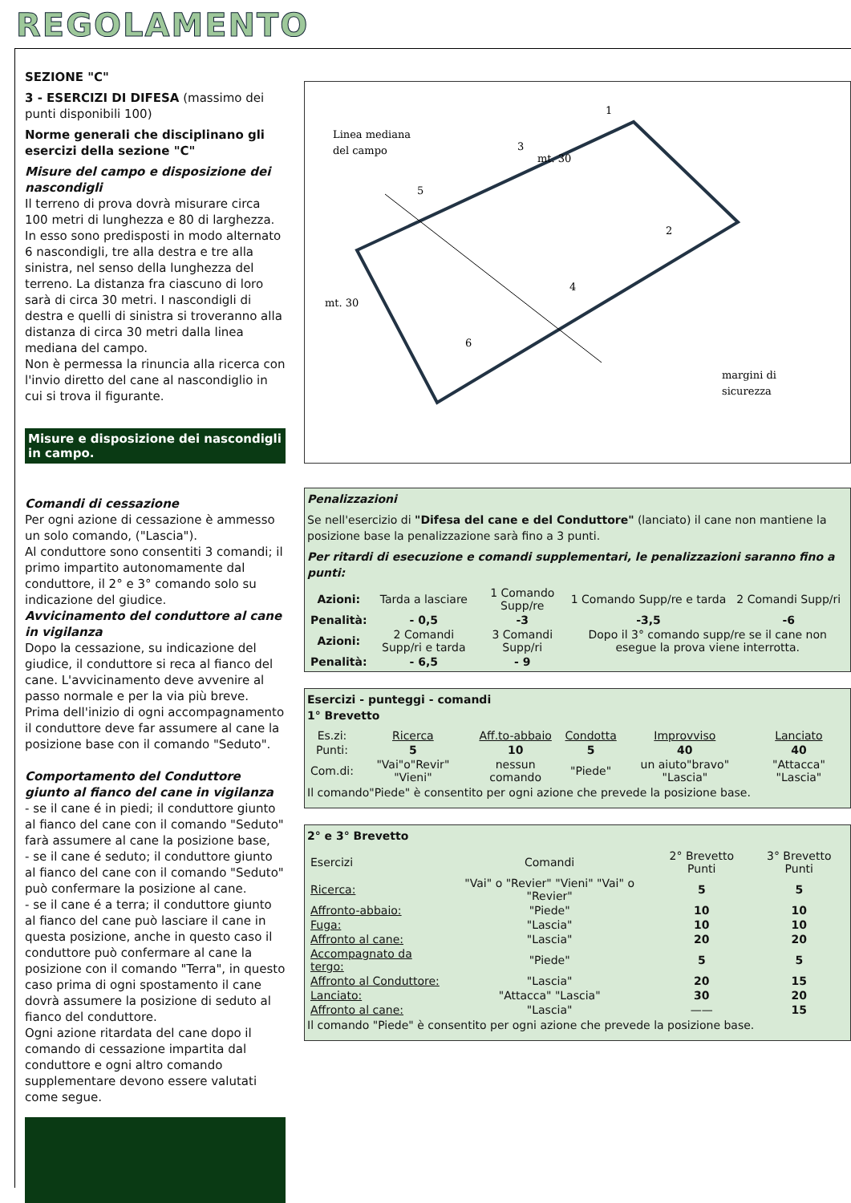REGOLAMENTO
SEZIONE "C"
3 - ESERCIZI DI DIFESA (massimo dei punti disponibili 100)
Norme generali che disciplinano gli esercizi della sezione "C"
Misure del campo e disposizione dei nascondigli
Il terreno di prova dovrà misurare circa 100 metri di lunghezza e 80 di larghezza. In esso sono predisposti in modo alternato 6 nascondigli, tre alla destra e tre alla sinistra, nel senso della lunghezza del terreno. La distanza fra ciascuno di loro sarà di circa 30 metri. I nascondigli di destra e quelli di sinistra si troveranno alla distanza di circa 30 metri dalla linea mediana del campo.
Non è permessa la rinuncia alla ricerca con l'invio diretto del cane al nascondiglio in cui si trova il figurante.
Misure e disposizione dei nascondigli in campo.
Comandi di cessazione
Per ogni azione di cessazione è ammesso un solo comando, ("Lascia").
Al conduttore sono consentiti 3 comandi; il primo impartito autonomamente dal conduttore, il 2° e 3° comando solo su indicazione del giudice.
Avvicinamento del conduttore al cane in vigilanza
Dopo la cessazione, su indicazione del giudice, il conduttore si reca al fianco del cane. L'avvicinamento deve avvenire al passo normale e per la via più breve. Prima dell'inizio di ogni accompagnamento il conduttore deve far assumere al cane la posizione base con il comando "Seduto".
Comportamento del Conduttore giunto al fianco del cane in vigilanza
- se il cane é in piedi; il conduttore giunto al fianco del cane con il comando "Seduto" farà assumere al cane la posizione base,
- se il cane é seduto; il conduttore giunto al fianco del cane con il comando "Seduto" può confermare la posizione al cane.
- se il cane é a terra; il conduttore giunto al fianco del cane può lasciare il cane in questa posizione, anche in questo caso il conduttore può confermare al cane la posizione con il comando "Terra", in questo caso prima di ogni spostamento il cane dovrà assumere la posizione di seduto al fianco del conduttore.
Ogni azione ritardata del cane dopo il comando di cessazione impartita dal conduttore e ogni altro comando supplementare devono essere valutati come segue.
Linea mediana
del campo
mt. 30
mt. 30
margini di
sicurezza
1
3
5
2
4
6
Penalizzazioni
Se nell'esercizio di "Difesa del cane e del Conduttore" (lanciato) il cane non mantiene la posizione base la penalizzazione sarà fino a 3 punti.
Per ritardi di esecuzione e comandi supplementari, le penalizzazioni saranno fino a punti:
| Azioni: | Tarda a lasciare | 1 Comando Supp/re | 1 Comando Supp/re e tarda | 2 Comandi Supp/ri |
| Penalità: | - 0,5 | -3 | -3,5 | -6 |
| Azioni: | 2 Comandi Supp/ri e tarda | 3 Comandi Supp/ri | Dopo il 3° comando supp/re se il cane non esegue la prova viene interrotta. | |
| Penalità: | - 6,5 | - 9 | | |
Esercizi - punteggi - comandi
1° Brevetto
| Es.zi: | Ricerca | Aff.to-abbaio | Condotta | Improvviso | Lanciato |
| Punti: | 5 | 10 | 5 | 40 | 40 |
| Com.di: | "Vai"o"Revir" "Vieni" | nessun comando | "Piede" | un aiuto"bravo" "Lascia" | "Attacca" "Lascia" |
Il comando"Piede" è consentito per ogni azione che prevede la posizione base.
2° e 3° Brevetto
| Esercizi | Comandi | 2° Brevetto Punti | 3° Brevetto Punti |
| --- | --- | --- | --- |
| Ricerca: | "Vai" o "Revier" "Vieni" "Vai" o "Revier" | 5 | 5 |
| Affronto-abbaio: | "Piede" | 10 | 10 |
| Fuga: | "Lascia" | 10 | 10 |
| Affronto al cane: | "Lascia" | 20 | 20 |
| Accompagnato da tergo: | "Piede" | 5 | 5 |
| Affronto al Conduttore: | "Lascia" | 20 | 15 |
| Lanciato: | "Attacca" "Lascia" | 30 | 20 |
| Affronto al cane: | "Lascia" | —— | 15 |
Il comando "Piede" è consentito per ogni azione che prevede la posizione base.